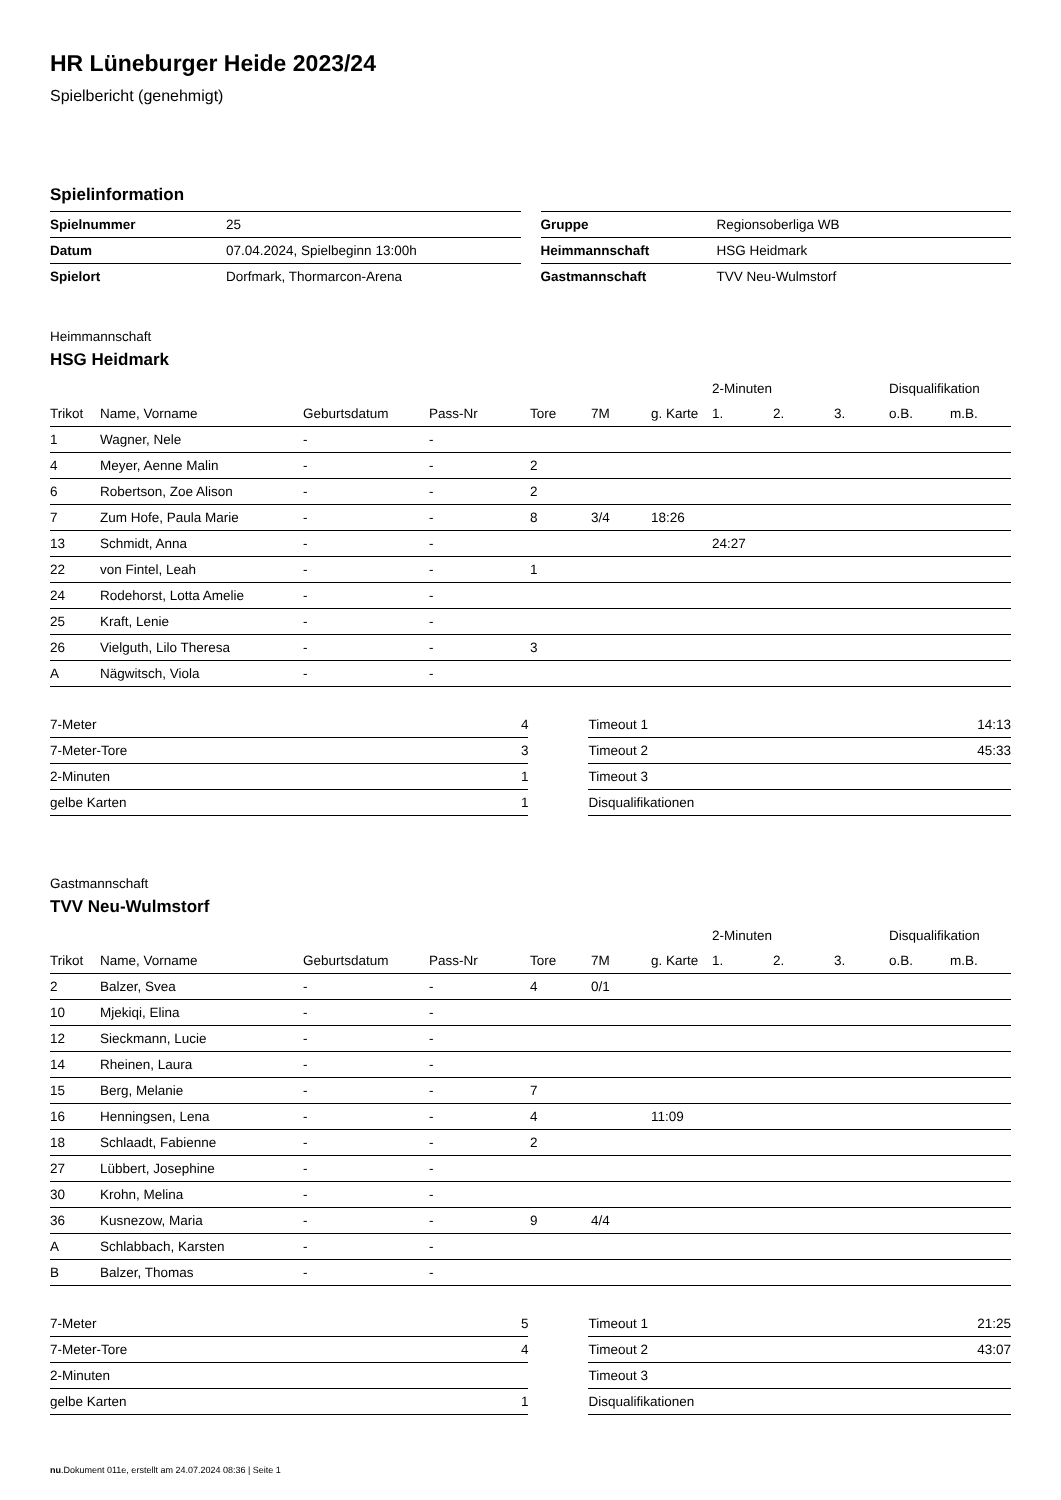HR Lüneburger Heide 2023/24
Spielbericht (genehmigt)
Spielinformation
| Spielnummer | 25 |
| Datum | 07.04.2024, Spielbeginn 13:00h |
| Spielort | Dorfmark, Thormarcon-Arena |
| Gruppe | Regionsoberliga WB |
| Heimmannschaft | HSG Heidmark |
| Gastmannschaft | TVV Neu-Wulmstorf |
Heimmannschaft
HSG Heidmark
| | | | | | | | 2-Minuten | | | Disqualifikation | |
| --- | --- | --- | --- | --- | --- | --- | --- | --- | --- | --- | --- |
| Trikot | Name, Vorname | Geburtsdatum | Pass-Nr | Tore | 7M | g. Karte | 1. | 2. | 3. | o.B. | m.B. |
| 1 | Wagner, Nele | - | - | | | | | | | | |
| 4 | Meyer, Aenne Malin | - | - | 2 | | | | | | | |
| 6 | Robertson, Zoe Alison | - | - | 2 | | | | | | | |
| 7 | Zum Hofe, Paula Marie | - | - | 8 | 3/4 | 18:26 | | | | | |
| 13 | Schmidt, Anna | - | - | | | | 24:27 | | | | |
| 22 | von Fintel, Leah | - | - | 1 | | | | | | | |
| 24 | Rodehorst, Lotta Amelie | - | - | | | | | | | | |
| 25 | Kraft, Lenie | - | - | | | | | | | | |
| 26 | Vielguth, Lilo Theresa | - | - | 3 | | | | | | | |
| A | Nägwitsch, Viola | - | - | | | | | | | | |
| 7-Meter | 4 |
| 7-Meter-Tore | 3 |
| 2-Minuten | 1 |
| gelbe Karten | 1 |
| Timeout 1 | 14:13 |
| Timeout 2 | 45:33 |
| Timeout 3 | |
| Disqualifikationen | |
Gastmannschaft
TVV Neu-Wulmstorf
| | | | | | | | 2-Minuten | | | Disqualifikation | |
| --- | --- | --- | --- | --- | --- | --- | --- | --- | --- | --- | --- |
| Trikot | Name, Vorname | Geburtsdatum | Pass-Nr | Tore | 7M | g. Karte | 1. | 2. | 3. | o.B. | m.B. |
| 2 | Balzer, Svea | - | - | 4 | 0/1 | | | | | | |
| 10 | Mjekiqi, Elina | - | - | | | | | | | | |
| 12 | Sieckmann, Lucie | - | - | | | | | | | | |
| 14 | Rheinen, Laura | - | - | | | | | | | | |
| 15 | Berg, Melanie | - | - | 7 | | | | | | | |
| 16 | Henningsen, Lena | - | - | 4 | | 11:09 | | | | | |
| 18 | Schlaadt, Fabienne | - | - | 2 | | | | | | | |
| 27 | Lübbert, Josephine | - | - | | | | | | | | |
| 30 | Krohn, Melina | - | - | | | | | | | | |
| 36 | Kusnezow, Maria | - | - | 9 | 4/4 | | | | | | |
| A | Schlabbach, Karsten | - | - | | | | | | | | |
| B | Balzer, Thomas | - | - | | | | | | | | |
| 7-Meter | 5 |
| 7-Meter-Tore | 4 |
| 2-Minuten | |
| gelbe Karten | 1 |
| Timeout 1 | 21:25 |
| Timeout 2 | 43:07 |
| Timeout 3 | |
| Disqualifikationen | |
nu.Dokument 011e, erstellt am 24.07.2024 08:36 | Seite 1